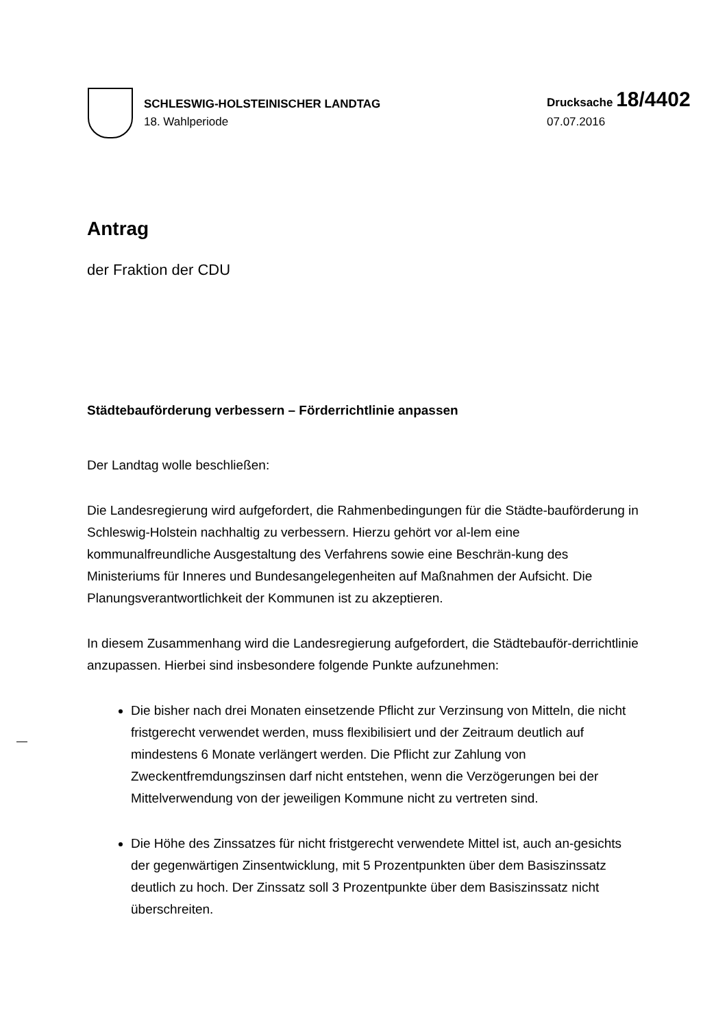SCHLESWIG-HOLSTEINISCHER LANDTAG
18. Wahlperiode
Drucksache 18/4402
07.07.2016
Antrag
der Fraktion der CDU
Städtebauförderung verbessern – Förderrichtlinie anpassen
Der Landtag wolle beschließen:
Die Landesregierung wird aufgefordert, die Rahmenbedingungen für die Städte-bauförderung in Schleswig-Holstein nachhaltig zu verbessern. Hierzu gehört vor al-lem eine kommunalfreundliche Ausgestaltung des Verfahrens sowie eine Beschrän-kung des Ministeriums für Inneres und Bundesangelegenheiten auf Maßnahmen der Aufsicht. Die Planungsverantwortlichkeit der Kommunen ist zu akzeptieren.
In diesem Zusammenhang wird die Landesregierung aufgefordert, die Städtebauför-derrichtlinie anzupassen. Hierbei sind insbesondere folgende Punkte aufzunehmen:
Die bisher nach drei Monaten einsetzende Pflicht zur Verzinsung von Mitteln, die nicht fristgerecht verwendet werden, muss flexibilisiert und der Zeitraum deutlich auf mindestens 6 Monate verlängert werden. Die Pflicht zur Zahlung von Zweckentfremdungszinsen darf nicht entstehen, wenn die Verzögerungen bei der Mittelverwendung von der jeweiligen Kommune nicht zu vertreten sind.
Die Höhe des Zinssatzes für nicht fristgerecht verwendete Mittel ist, auch an-gesichts der gegenwärtigen Zinsentwicklung, mit 5 Prozentpunkten über dem Basiszinssatz deutlich zu hoch. Der Zinssatz soll 3 Prozentpunkte über dem Basiszinssatz nicht überschreiten.